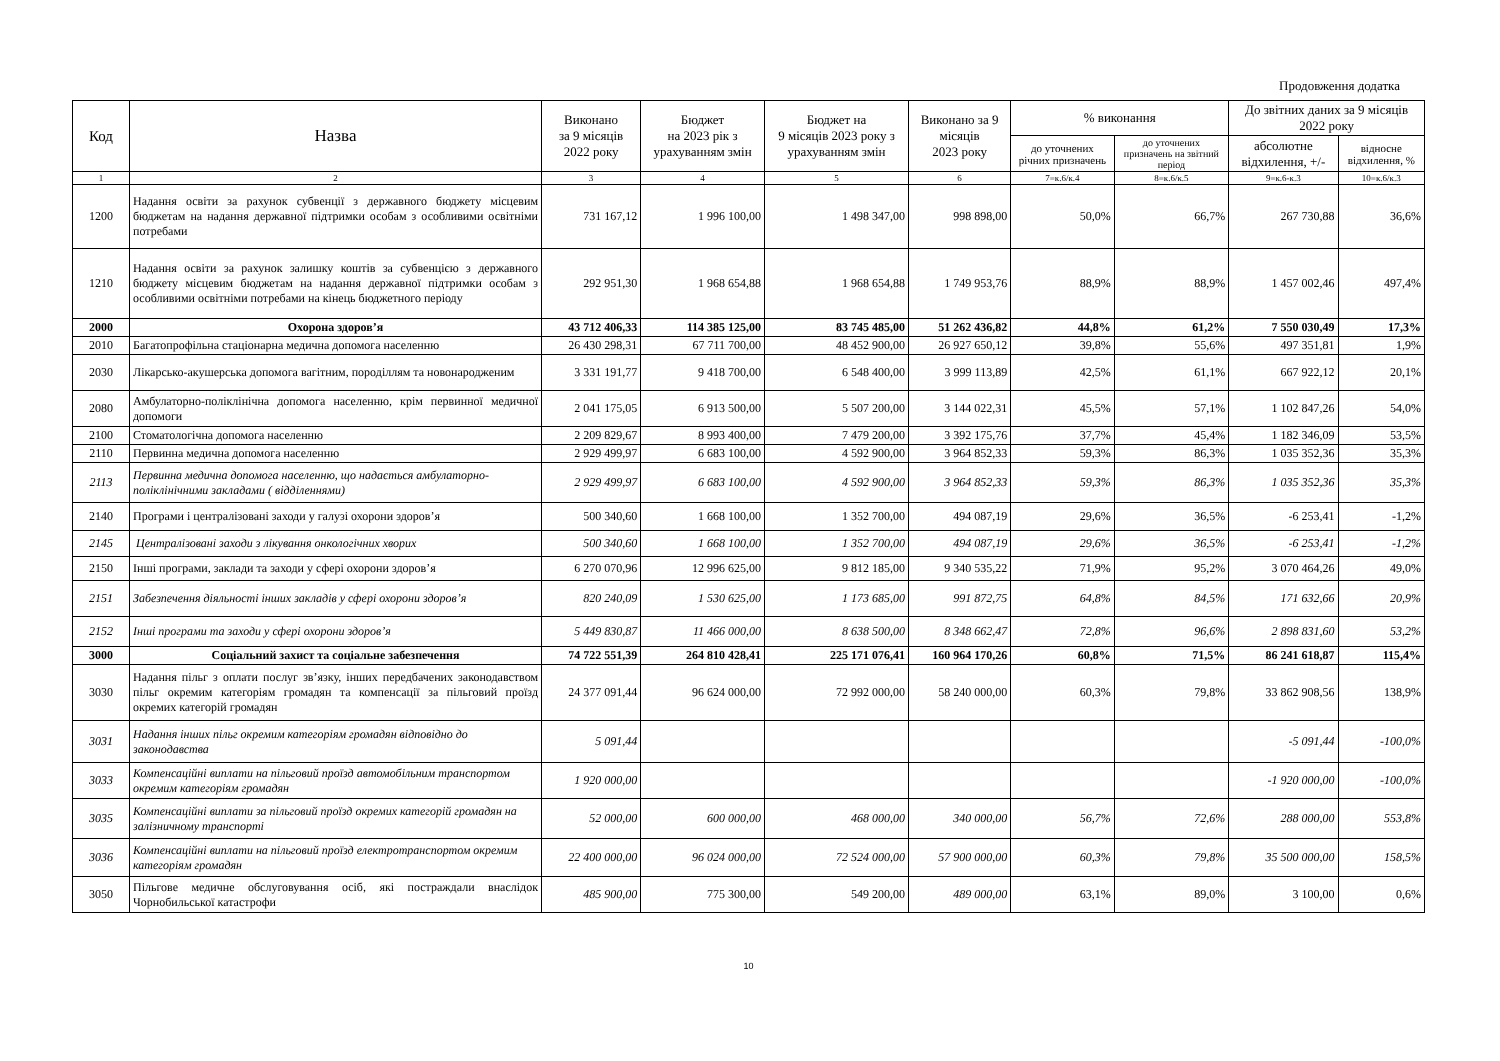Продовження додатка
| Код | Назва | Виконано за 9 місяців 2022 року | Бюджет на 2023 рік з урахуванням змін | Бюджет на 9 місяців 2023 року з урахуванням змін | Виконано за 9 місяців 2023 року | % виконання | | До звітних даних за 9 місяців 2022 року | |
| --- | --- | --- | --- | --- | --- | --- | --- | --- | --- |
| | | | | | | до уточнених річних призначень | до уточнених призначень на звітний період | абсолютне відхилення, +/- | відносне відхилення, % |
| 1 | 2 | 3 | 4 | 5 | 6 | 7=к.6/к.4 | 8=к.6/к.5 | 9=к.6-к.3 | 10=к.6/к.3 |
| 1200 | Надання освіти за рахунок субвенції з державного бюджету місцевим бюджетам на надання державної підтримки особам з особливими освітніми потребами | 731 167,12 | 1 996 100,00 | 1 498 347,00 | 998 898,00 | 50,0% | 66,7% | 267 730,88 | 36,6% |
| 1210 | Надання освіти за рахунок залишку коштів за субвенцією з державного бюджету місцевим бюджетам на надання державної підтримки особам з особливими освітніми потребами на кінець бюджетного періоду | 292 951,30 | 1 968 654,88 | 1 968 654,88 | 1 749 953,76 | 88,9% | 88,9% | 1 457 002,46 | 497,4% |
| 2000 | Охорона здоров’я | 43 712 406,33 | 114 385 125,00 | 83 745 485,00 | 51 262 436,82 | 44,8% | 61,2% | 7 550 030,49 | 17,3% |
| 2010 | Багатопрофільна стаціонарна медична допомога населенню | 26 430 298,31 | 67 711 700,00 | 48 452 900,00 | 26 927 650,12 | 39,8% | 55,6% | 497 351,81 | 1,9% |
| 2030 | Лікарсько-акушерська допомога вагітним, породіллям та новонародженим | 3 331 191,77 | 9 418 700,00 | 6 548 400,00 | 3 999 113,89 | 42,5% | 61,1% | 667 922,12 | 20,1% |
| 2080 | Амбулаторно-поліклінічна допомога населенню, крім первинної медичної допомоги | 2 041 175,05 | 6 913 500,00 | 5 507 200,00 | 3 144 022,31 | 45,5% | 57,1% | 1 102 847,26 | 54,0% |
| 2100 | Стоматологічна допомога населенню | 2 209 829,67 | 8 993 400,00 | 7 479 200,00 | 3 392 175,76 | 37,7% | 45,4% | 1 182 346,09 | 53,5% |
| 2110 | Первинна медична допомога населенню | 2 929 499,97 | 6 683 100,00 | 4 592 900,00 | 3 964 852,33 | 59,3% | 86,3% | 1 035 352,36 | 35,3% |
| 2113 | Первинна медична допомога населенню, що надається амбулаторно-поліклінічними закладами ( відділеннями) | 2 929 499,97 | 6 683 100,00 | 4 592 900,00 | 3 964 852,33 | 59,3% | 86,3% | 1 035 352,36 | 35,3% |
| 2140 | Програми і централізовані заходи у галузі охорони здоров’я | 500 340,60 | 1 668 100,00 | 1 352 700,00 | 494 087,19 | 29,6% | 36,5% | -6 253,41 | -1,2% |
| 2145 | Централізовані заходи з лікування онкологічних хворих | 500 340,60 | 1 668 100,00 | 1 352 700,00 | 494 087,19 | 29,6% | 36,5% | -6 253,41 | -1,2% |
| 2150 | Інші програми, заклади та заходи у сфері охорони здоров’я | 6 270 070,96 | 12 996 625,00 | 9 812 185,00 | 9 340 535,22 | 71,9% | 95,2% | 3 070 464,26 | 49,0% |
| 2151 | Забезпечення діяльності інших закладів у сфері охорони здоров’я | 820 240,09 | 1 530 625,00 | 1 173 685,00 | 991 872,75 | 64,8% | 84,5% | 171 632,66 | 20,9% |
| 2152 | Інші програми та заходи у сфері охорони здоров’я | 5 449 830,87 | 11 466 000,00 | 8 638 500,00 | 8 348 662,47 | 72,8% | 96,6% | 2 898 831,60 | 53,2% |
| 3000 | Соціальний захист та соціальне забезпечення | 74 722 551,39 | 264 810 428,41 | 225 171 076,41 | 160 964 170,26 | 60,8% | 71,5% | 86 241 618,87 | 115,4% |
| 3030 | Надання пільг з оплати послуг зв’язку, інших передбачених законодавством пільг окремим категоріям громадян та компенсації за пільговий проїзд окремих категорій громадян | 24 377 091,44 | 96 624 000,00 | 72 992 000,00 | 58 240 000,00 | 60,3% | 79,8% | 33 862 908,56 | 138,9% |
| 3031 | Надання інших пільг окремим категоріям громадян відповідно до законодавства | 5 091,44 | | | | | | -5 091,44 | -100,0% |
| 3033 | Компенсаційні виплати на пільговий проїзд автомобільним транспортом окремим категоріям громадян | 1 920 000,00 | | | | | | -1 920 000,00 | -100,0% |
| 3035 | Компенсаційні виплати за пільговий проїзд окремих категорій громадян на залізничному транспорті | 52 000,00 | 600 000,00 | 468 000,00 | 340 000,00 | 56,7% | 72,6% | 288 000,00 | 553,8% |
| 3036 | Компенсаційні виплати на пільговий проїзд електротранспортом окремим категоріям громадян | 22 400 000,00 | 96 024 000,00 | 72 524 000,00 | 57 900 000,00 | 60,3% | 79,8% | 35 500 000,00 | 158,5% |
| 3050 | Пільгове медичне обслуговування осіб, які постраждали внаслідок Чорнобильської катастрофи | 485 900,00 | 775 300,00 | 549 200,00 | 489 000,00 | 63,1% | 89,0% | 3 100,00 | 0,6% |
10